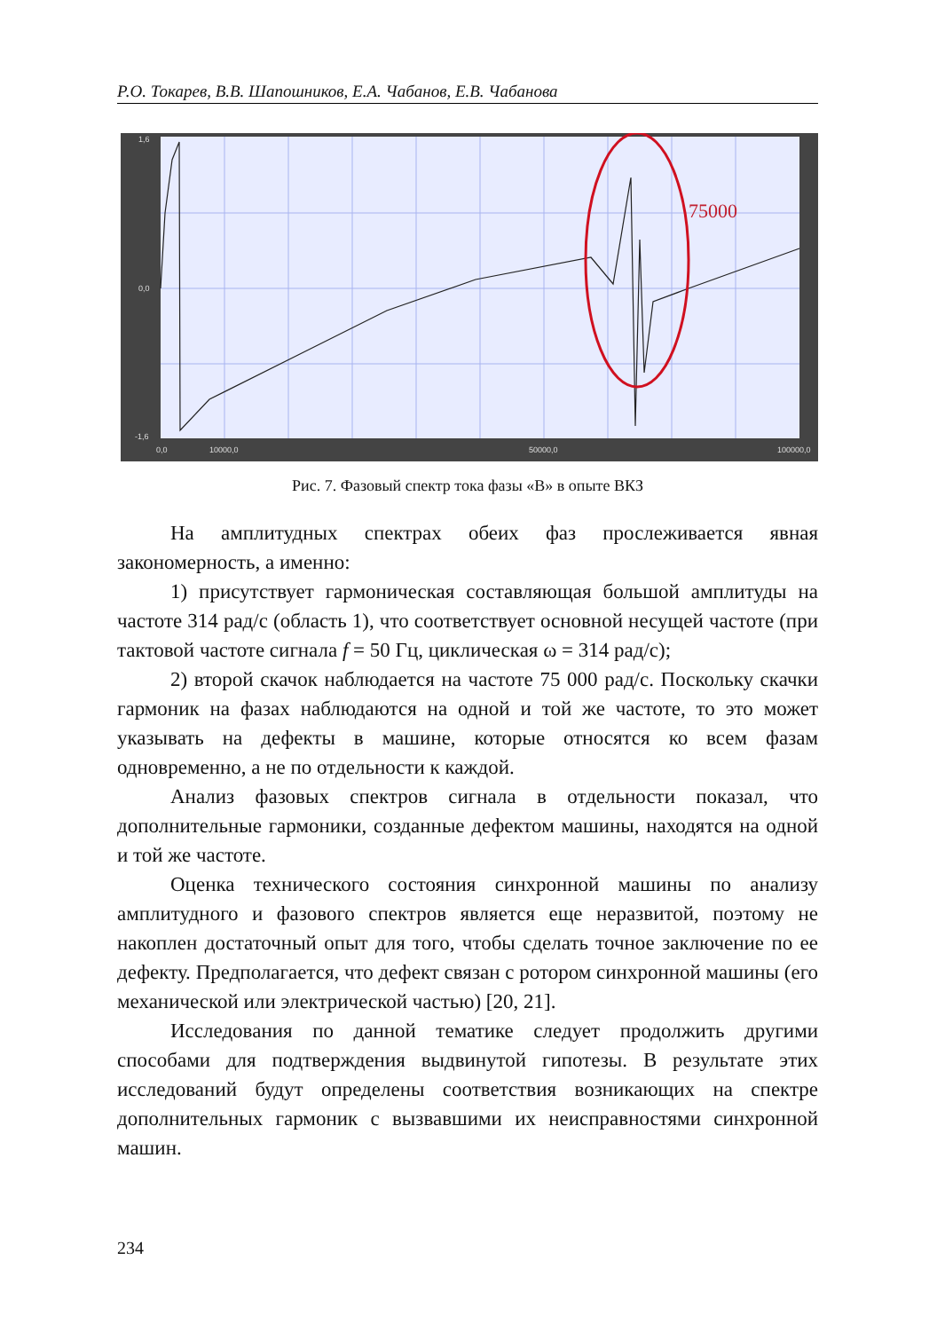Р.О. Токарев, В.В. Шапошников, Е.А. Чабанов, Е.В. Чабанова
75000
1,6
0,0
-1,6
0,0
10000,0
50000,0
100000,0
Рис. 7. Фазовый спектр тока фазы «В» в опыте ВКЗ
На амплитудных спектрах обеих фаз прослеживается явная закономерность, а именно:
1) присутствует гармоническая составляющая большой амплитуды на частоте 314 рад/с (область 1), что соответствует основной несущей частоте (при тактовой частоте сигнала f = 50 Гц, циклическая ω = 314 рад/с);
2) второй скачок наблюдается на частоте 75 000 рад/с. Поскольку скачки гармоник на фазах наблюдаются на одной и той же частоте, то это может указывать на дефекты в машине, которые относятся ко всем фазам одновременно, а не по отдельности к каждой.
Анализ фазовых спектров сигнала в отдельности показал, что дополнительные гармоники, созданные дефектом машины, находятся на одной и той же частоте.
Оценка технического состояния синхронной машины по анализу амплитудного и фазового спектров является еще неразвитой, поэтому не накоплен достаточный опыт для того, чтобы сделать точное заключение по ее дефекту. Предполагается, что дефект связан с ротором синхронной машины (его механической или электрической частью) [20, 21].
Исследования по данной тематике следует продолжить другими способами для подтверждения выдвинутой гипотезы. В результате этих исследований будут определены соответствия возникающих на спектре дополнительных гармоник с вызвавшими их неисправностями синхронной машин.
234